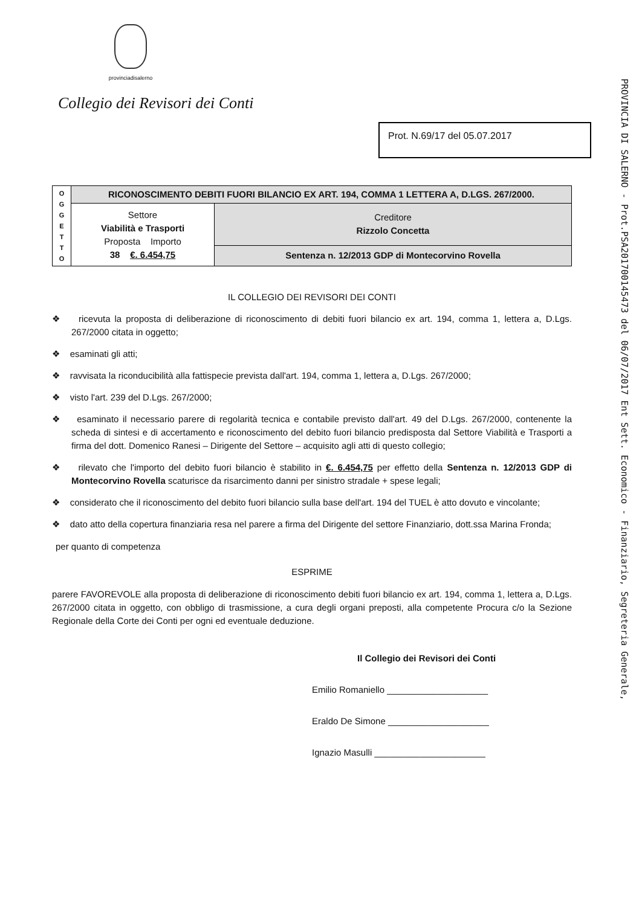provinciadisalerno
Collegio dei Revisori dei Conti
Prot. N.69/17 del 05.07.2017
| O G G E T T O | RICONOSCIMENTO DEBITI FUORI BILANCIO EX ART. 194, COMMA 1 LETTERA A, D.LGS. 267/2000. | |
| | Settore Viabilità e Trasporti Proposta Importo 38 €. 6.454,75 | Creditore Rizzolo Concetta |
| | | Sentenza n. 12/2013 GDP di Montecorvino Rovella |
IL COLLEGIO DEI REVISORI DEI CONTI
❖ ricevuta la proposta di deliberazione di riconoscimento di debiti fuori bilancio ex art. 194, comma 1, lettera a, D.Lgs. 267/2000 citata in oggetto;
❖ esaminati gli atti;
❖ ravvisata la riconducibilità alla fattispecie prevista dall'art. 194, comma 1, lettera a, D.Lgs. 267/2000;
❖ visto l'art. 239 del D.Lgs. 267/2000;
❖ esaminato il necessario parere di regolarità tecnica e contabile previsto dall'art. 49 del D.Lgs. 267/2000, contenente la scheda di sintesi e di accertamento e riconoscimento del debito fuori bilancio predisposta dal Settore Viabilità e Trasporti a firma del dott. Domenico Ranesi – Dirigente del Settore – acquisito agli atti di questo collegio;
❖ rilevato che l'importo del debito fuori bilancio è stabilito in €. 6.454,75 per effetto della Sentenza n. 12/2013 GDP di Montecorvino Rovella scaturisce da risarcimento danni per sinistro stradale + spese legali;
❖ considerato che il riconoscimento del debito fuori bilancio sulla base dell'art. 194 del TUEL è atto dovuto e vincolante;
❖ dato atto della copertura finanziaria resa nel parere a firma del Dirigente del settore Finanziario, dott.ssa Marina Fronda;
per quanto di competenza
ESPRIME
parere FAVOREVOLE alla proposta di deliberazione di riconoscimento debiti fuori bilancio ex art. 194, comma 1, lettera a, D.Lgs. 267/2000 citata in oggetto, con obbligo di trasmissione, a cura degli organi preposti, alla competente Procura c/o la Sezione Regionale della Corte dei Conti per ogni ed eventuale deduzione.
Il Collegio dei Revisori dei Conti
Emilio Romaniello ____________________
Eraldo De Simone ____________________
Ignazio Masulli ______________________
PROVINCIA DI SALERNO - Prot.PSA201700145473 del 06/07/2017 Ent Sett. Economico - Finanziario, Segreteria Generale,